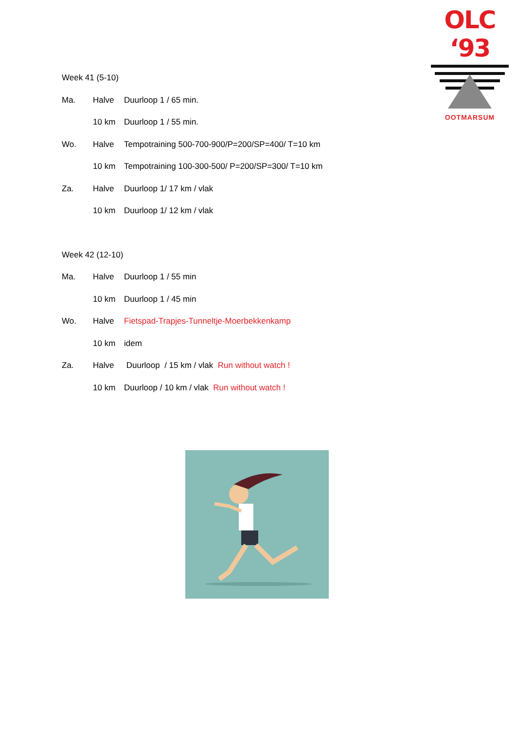OLC ‘93
OOTMARSUM
Week 41 (5-10)
Ma. Halve Duurloop 1 / 65 min.
10 km Duurloop 1 / 55 min.
Wo. Halve Tempotraining 500-700-900/P=200/SP=400/ T=10 km
10 km Tempotraining 100-300-500/ P=200/SP=300/ T=10 km
Za. Halve Duurloop 1/ 17 km / vlak
10 km Duurloop 1/ 12 km / vlak
Week 42 (12-10)
Ma. Halve Duurloop 1 / 55 min
10 km Duurloop 1 / 45 min
Wo. Halve Fietspad-Trapjes-Tunneltje-Moerbekkenkamp
10 km idem
Za. Halve Duurloop / 15 km / vlak Run without watch !
10 km Duurloop / 10 km / vlak Run without watch !